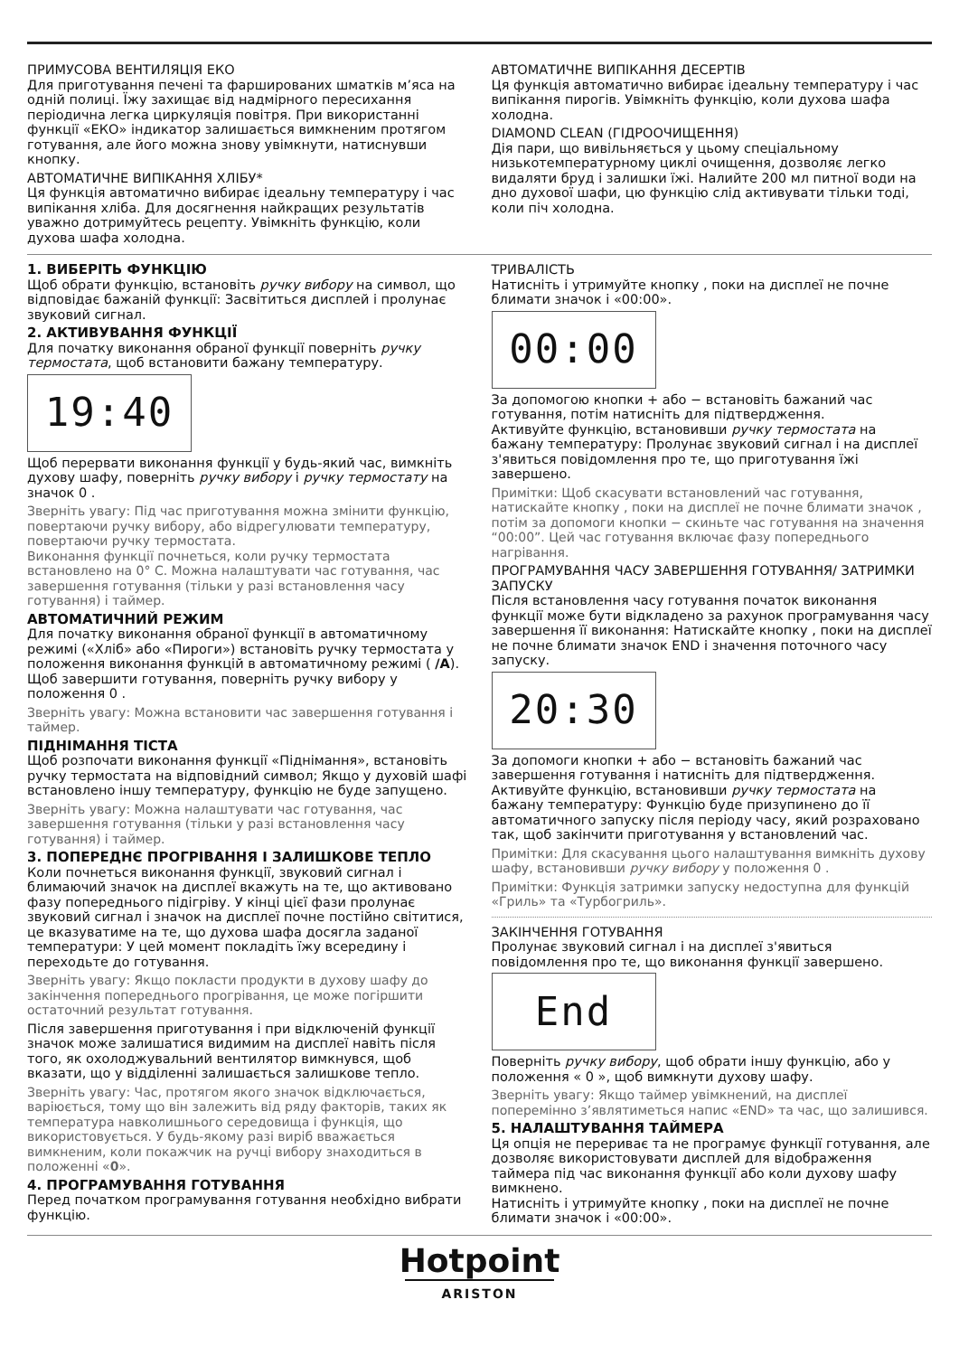ПРИМУСОВА ВЕНТИЛЯЦІЯ ЕКО
Для приготування печені та фаршированих шматків м’яса на одній полиці. Їжу захищає від надмірного пересихання періодична легка циркуляція повітря. При використанні функції «ЕКО» індикатор залишається вимкненим протягом готування, але його можна знову увімкнути, натиснувши кнопку.
АВТОМАТИЧНЕ ВИПІКАННЯ ХЛІБУ*
Ця функція автоматично вибирає ідеальну температуру і час випікання хліба. Для досягнення найкращих результатів уважно дотримуйтесь рецепту. Увімкніть функцію, коли духова шафа холодна.
АВТОМАТИЧНЕ ВИПІКАННЯ ДЕСЕРТІВ
Ця функція автоматично вибирає ідеальну температуру і час випікання пирогів. Увімкніть функцію, коли духова шафа холодна.
DIAMOND CLEAN (ГІДРООЧИЩЕННЯ)
Дія пари, що вивільняється у цьому спеціальному низькотемпературному циклі очищення, дозволяє легко видаляти бруд і залишки їжі. Налийте 200 мл питної води на дно духової шафи, цю функцію слід активувати тільки тоді, коли піч холодна.
1. ВИБЕРІТЬ ФУНКЦІЮ
Щоб обрати функцію, встановіть ручку вибору на символ, що відповідає бажаній функції: Засвітиться дисплей і пролунає звуковий сигнал.
2. АКТИВУВАННЯ ФУНКЦІЇ
Для початку виконання обраної функції поверніть ручку термостата, щоб встановити бажану температуру.
19:40
Щоб перервати виконання функції у будь-який час, вимкніть духову шафу, поверніть ручку вибору і ручку термостату на значок 0 .
Зверніть увагу: Під час приготування можна змінити функцію, повертаючи ручку вибору, або відрегулювати температуру, повертаючи ручку термостата.
Виконання функції почнеться, коли ручку термостата встановлено на 0° С. Можна налаштувати час готування, час завершення готування (тільки у разі встановлення часу готування) і таймер.
АВТОМАТИЧНИЙ РЕЖИМ
Для початку виконання обраної функції в автоматичному режимі («Хліб» або «Пироги») встановіть ручку термостата у положення виконання функцій в автоматичному режимі ( /A). Щоб завершити готування, поверніть ручку вибору у положення 0 .
Зверніть увагу: Можна встановити час завершення готування і таймер.
ПІДНІМАННЯ ТІСТА
Щоб розпочати виконання функції «Піднімання», встановіть ручку термостата на відповідний символ; Якщо у духовій шафі встановлено іншу температуру, функцію не буде запущено.
Зверніть увагу: Можна налаштувати час готування, час завершення готування (тільки у разі встановлення часу готування) і таймер.
3. ПОПЕРЕДНЄ ПРОГРІВАННЯ І ЗАЛИШКОВЕ ТЕПЛО
Коли почнеться виконання функції, звуковий сигнал і блимаючий значок на дисплеї вкажуть на те, що активовано фазу попереднього підігріву. У кінці цієї фази пролунає звуковий сигнал і значок на дисплеї почне постійно світитися, це вказуватиме на те, що духова шафа досягла заданої температури: У цей момент покладіть їжу всередину і переходьте до готування.
Зверніть увагу: Якщо покласти продукти в духову шафу до закінчення попереднього прогрівання, це може погіршити остаточний результат готування.
Після завершення приготування і при відключеній функції значок може залишатися видимим на дисплеї навіть після того, як охолоджувальний вентилятор вимкнувся, щоб вказати, що у відділенні залишається залишкове тепло.
Зверніть увагу: Час, протягом якого значок відключається, варіюється, тому що він залежить від ряду факторів, таких як температура навколишнього середовища і функція, що використовується. У будь-якому разі виріб вважається вимкненим, коли покажчик на ручці вибору знаходиться в положенні «0».
4. ПРОГРАМУВАННЯ ГОТУВАННЯ
Перед початком програмування готування необхідно вибрати функцію.
ТРИВАЛІСТЬ
Натисніть і утримуйте кнопку , поки на дисплеї не почне блимати значок і «00:00».
00:00
За допомогою кнопки + або − встановіть бажаний час готування, потім натисніть для підтвердження.
Активуйте функцію, встановивши ручку термостата на бажану температуру: Пролунає звуковий сигнал і на дисплеї з'явиться повідомлення про те, що приготування їжі завершено.
Примітки: Щоб скасувати встановлений час готування, натискайте кнопку , поки на дисплеї не почне блимати значок , потім за допомоги кнопки − скиньте час готування на значення “00:00”. Цей час готування включає фазу попереднього нагрівання.
ПРОГРАМУВАННЯ ЧАСУ ЗАВЕРШЕННЯ ГОТУВАННЯ/ ЗАТРИМКИ ЗАПУСКУ
Після встановлення часу готування початок виконання функції може бути відкладено за рахунок програмування часу завершення її виконання: Натискайте кнопку , поки на дисплеї не почне блимати значок END і значення поточного часу запуску.
20:30
За допомоги кнопки + або − встановіть бажаний час завершення готування і натисніть для підтвердження.
Активуйте функцію, встановивши ручку термостата на бажану температуру: Функцію буде призупинено до її автоматичного запуску після періоду часу, який розраховано так, щоб закінчити приготування у встановлений час.
Примітки: Для скасування цього налаштування вимкніть духову шафу, встановивши ручку вибору у положення 0 .
Примітки: Функція затримки запуску недоступна для функцій «Гриль» та «Турбогриль».
ЗАКІНЧЕННЯ ГОТУВАННЯ
Пролунає звуковий сигнал і на дисплеї з'явиться повідомлення про те, що виконання функції завершено.
End
Поверніть ручку вибору, щоб обрати іншу функцію, або у положення « 0 », щоб вимкнути духову шафу.
Зверніть увагу: Якщо таймер увімкнений, на дисплеї поперемінно з’являтиметься напис «END» та час, що залишився.
5. НАЛАШТУВАННЯ ТАЙМЕРА
Ця опція не перериває та не програмує функції готування, але дозволяє використовувати дисплей для відображення таймера під час виконання функції або коли духову шафу вимкнено.
Натисніть і утримуйте кнопку , поки на дисплеї не почне блимати значок і «00:00».
Hotpoint
ARISTON